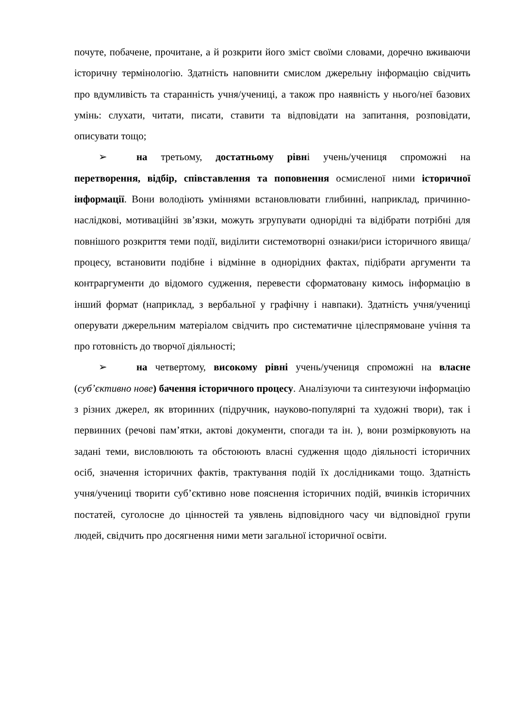почуте, побачене, прочитане, а й розкрити його зміст своїми словами, доречно вживаючи історичну термінологію. Здатність наповнити смислом джерельну інформацію свідчить про вдумливість та старанність учня/учениці, а також про наявність у нього/неї базових умінь: слухати, читати, писати, ставити та відповідати на запитання, розповідати, описувати тощо;
➢ на третьому, достатньому рівні учень/учениця спроможні на перетворення, відбір, співставлення та поповнення осмисленої ними історичної інформації. Вони володіють уміннями встановлювати глибинні, наприклад, причинно-наслідкові, мотиваційні зв’язки, можуть згрупувати однорідні та відібрати потрібні для повнішого розкриття теми події, виділити системотворні ознаки/риси історичного явища/процесу, встановити подібне і відмінне в однорідних фактах, підібрати аргументи та контраргументи до відомого судження, перевести сформатовану кимось інформацію в інший формат (наприклад, з вербальної у графічну і навпаки). Здатність учня/учениці оперувати джерельним матеріалом свідчить про систематичне цілеспрямоване учіння та про готовність до творчої діяльності;
➢ на четвертому, високому рівні учень/учениця спроможні на власне (суб’єктивно нове) бачення історичного процесу. Аналізуючи та синтезуючи інформацію з різних джерел, як вторинних (підручник, науково-популярні та художні твори), так і первинних (речові пам’ятки, актові документи, спогади та ін. ), вони розмірковують на задані теми, висловлюють та обстоюють власні судження щодо діяльності історичних осіб, значення історичних фактів, трактування подій їх дослідниками тощо. Здатність учня/учениці творити суб’єктивно нове пояснення історичних подій, вчинків історичних постатей, суголосне до цінностей та уявлень відповідного часу чи відповідної групи людей, свідчить про досягнення ними мети загальної історичної освіти.